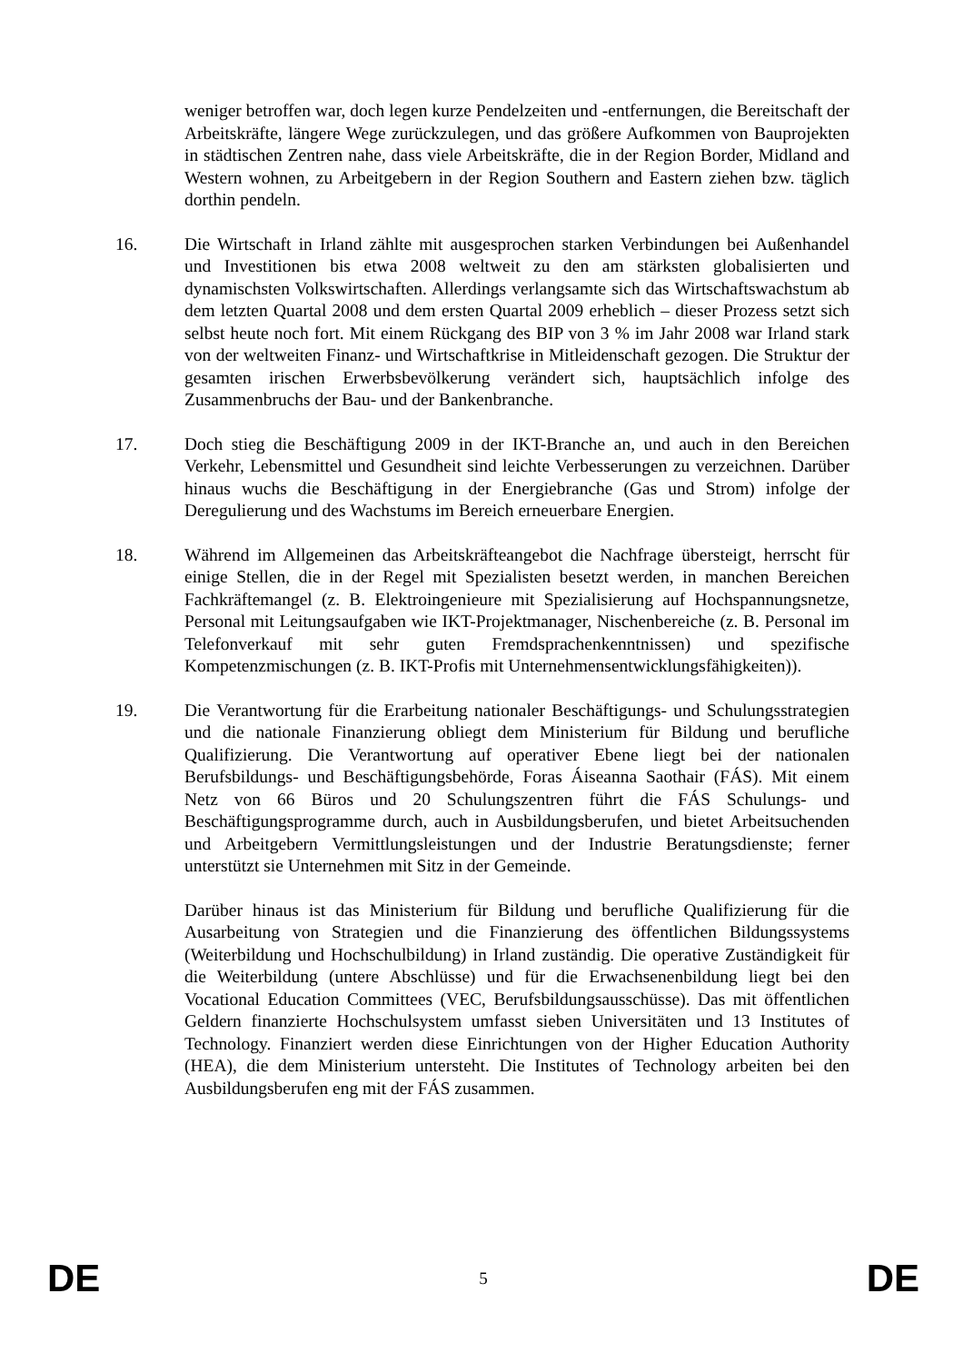weniger betroffen war, doch legen kurze Pendelzeiten und -entfernungen, die Bereitschaft der Arbeitskräfte, längere Wege zurückzulegen, und das größere Aufkommen von Bauprojekten in städtischen Zentren nahe, dass viele Arbeitskräfte, die in der Region Border, Midland and Western wohnen, zu Arbeitgebern in der Region Southern and Eastern ziehen bzw. täglich dorthin pendeln.
16. Die Wirtschaft in Irland zählte mit ausgesprochen starken Verbindungen bei Außenhandel und Investitionen bis etwa 2008 weltweit zu den am stärksten globalisierten und dynamischsten Volkswirtschaften. Allerdings verlangsamte sich das Wirtschaftswachstum ab dem letzten Quartal 2008 und dem ersten Quartal 2009 erheblich – dieser Prozess setzt sich selbst heute noch fort. Mit einem Rückgang des BIP von 3 % im Jahr 2008 war Irland stark von der weltweiten Finanz- und Wirtschaftkrise in Mitleidenschaft gezogen. Die Struktur der gesamten irischen Erwerbsbevölkerung verändert sich, hauptsächlich infolge des Zusammenbruchs der Bau- und der Bankenbranche.
17. Doch stieg die Beschäftigung 2009 in der IKT-Branche an, und auch in den Bereichen Verkehr, Lebensmittel und Gesundheit sind leichte Verbesserungen zu verzeichnen. Darüber hinaus wuchs die Beschäftigung in der Energiebranche (Gas und Strom) infolge der Deregulierung und des Wachstums im Bereich erneuerbare Energien.
18. Während im Allgemeinen das Arbeitskräfteangebot die Nachfrage übersteigt, herrscht für einige Stellen, die in der Regel mit Spezialisten besetzt werden, in manchen Bereichen Fachkräftemangel (z. B. Elektroingenieure mit Spezialisierung auf Hochspannungsnetze, Personal mit Leitungsaufgaben wie IKT-Projektmanager, Nischenbereiche (z. B. Personal im Telefonverkauf mit sehr guten Fremdsprachenkenntnissen) und spezifische Kompetenzmischungen (z. B. IKT-Profis mit Unternehmensentwicklungsfähigkeiten)).
19. Die Verantwortung für die Erarbeitung nationaler Beschäftigungs- und Schulungsstrategien und die nationale Finanzierung obliegt dem Ministerium für Bildung und berufliche Qualifizierung. Die Verantwortung auf operativer Ebene liegt bei der nationalen Berufsbildungs- und Beschäftigungsbehörde, Foras Áiseanna Saothair (FÁS). Mit einem Netz von 66 Büros und 20 Schulungszentren führt die FÁS Schulungs- und Beschäftigungsprogramme durch, auch in Ausbildungsberufen, und bietet Arbeitsuchenden und Arbeitgebern Vermittlungsleistungen und der Industrie Beratungsdienste; ferner unterstützt sie Unternehmen mit Sitz in der Gemeinde.
Darüber hinaus ist das Ministerium für Bildung und berufliche Qualifizierung für die Ausarbeitung von Strategien und die Finanzierung des öffentlichen Bildungssystems (Weiterbildung und Hochschulbildung) in Irland zuständig. Die operative Zuständigkeit für die Weiterbildung (untere Abschlüsse) und für die Erwachsenenbildung liegt bei den Vocational Education Committees (VEC, Berufsbildungsausschüsse). Das mit öffentlichen Geldern finanzierte Hochschulsystem umfasst sieben Universitäten und 13 Institutes of Technology. Finanziert werden diese Einrichtungen von der Higher Education Authority (HEA), die dem Ministerium untersteht. Die Institutes of Technology arbeiten bei den Ausbildungsberufen eng mit der FÁS zusammen.
DE 5 DE